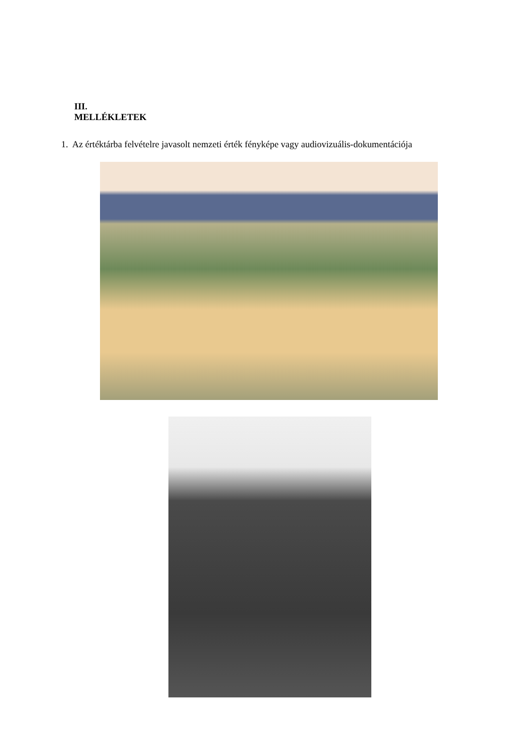III.
MELLÉKLETEK
1. Az értéktárba felvételre javasolt nemzeti érték fényképe vagy audiovizuális-dokumentációja